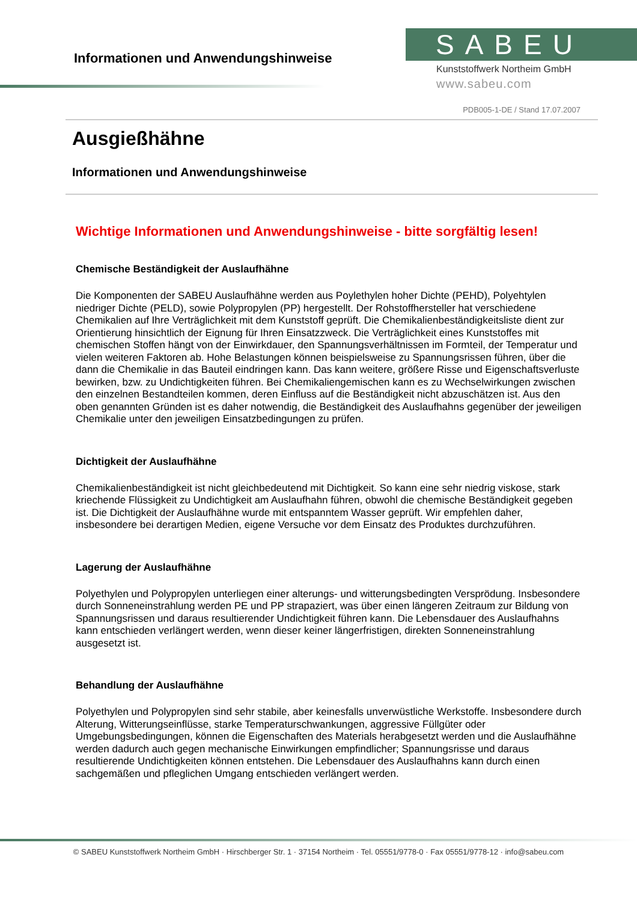Informationen und Anwendungshinweise
SABEU
Kunststoffwerk Northeim GmbH
www.sabeu.com
PDB005-1-DE / Stand 17.07.2007
Ausgießhähne
Informationen und Anwendungshinweise
Wichtige Informationen und Anwendungshinweise - bitte sorgfältig lesen!
Chemische Beständigkeit der Auslaufhähne
Die Komponenten der SABEU Auslaufhähne werden aus Poylethylen hoher Dichte (PEHD), Polyehtylen niedriger Dichte (PELD), sowie Polypropylen (PP) hergestellt. Der Rohstoffhersteller hat verschiedene Chemikalien auf Ihre Verträglichkeit mit dem Kunststoff geprüft. Die Chemikalienbeständigkeitsliste dient zur Orientierung hinsichtlich der Eignung für Ihren Einsatzzweck. Die Verträglichkeit eines Kunststoffes mit chemischen Stoffen hängt von der Einwirkdauer, den Spannungsverhältnissen im Formteil, der Temperatur und vielen weiteren Faktoren ab. Hohe Belastungen können beispielsweise zu Spannungsrissen führen, über die dann die Chemikalie in das Bauteil eindringen kann. Das kann weitere, größere Risse und Eigenschaftsverluste bewirken, bzw. zu Undichtigkeiten führen. Bei Chemikaliengemischen kann es zu Wechselwirkungen zwischen den einzelnen Bestandteilen kommen, deren Einfluss auf die Beständigkeit nicht abzuschätzen ist. Aus den oben genannten Gründen ist es daher notwendig, die Beständigkeit des Auslaufhahns gegenüber der jeweiligen Chemikalie unter den jeweiligen Einsatzbedingungen zu prüfen.
Dichtigkeit der Auslaufhähne
Chemikalienbeständigkeit ist nicht gleichbedeutend mit Dichtigkeit. So kann eine sehr niedrig viskose, stark kriechende Flüssigkeit zu Undichtigkeit am Auslaufhahn führen, obwohl die chemische Beständigkeit gegeben ist. Die Dichtigkeit der Auslaufhähne wurde mit entspanntem Wasser geprüft. Wir empfehlen daher, insbesondere bei derartigen Medien, eigene Versuche vor dem Einsatz des Produktes durchzuführen.
Lagerung der Auslaufhähne
Polyethylen und Polypropylen unterliegen einer alterungs- und witterungsbedingten Versprödung. Insbesondere durch Sonneneinstrahlung werden PE und PP strapaziert, was über einen längeren Zeitraum zur Bildung von Spannungsrissen und daraus resultierender Undichtigkeit führen kann. Die Lebensdauer des Auslaufhahns kann entschieden verlängert werden, wenn dieser keiner längerfristigen, direkten Sonneneinstrahlung ausgesetzt ist.
Behandlung der Auslaufhähne
Polyethylen und Polypropylen sind sehr stabile, aber keinesfalls unverwüstliche Werkstoffe. Insbesondere durch Alterung, Witterungseinflüsse, starke Temperaturschwankungen, aggressive Füllgüter oder Umgebungsbedingungen, können die Eigenschaften des Materials herabgesetzt werden und die Auslaufhähne werden dadurch auch gegen mechanische Einwirkungen empfindlicher; Spannungsrisse und daraus resultierende Undichtigkeiten können entstehen. Die Lebensdauer des Auslaufhahns kann durch einen sachgemäßen und pfleglichen Umgang entschieden verlängert werden.
© SABEU Kunststoffwerk Northeim GmbH · Hirschberger Str. 1 · 37154 Northeim · Tel. 05551/9778-0 · Fax 05551/9778-12 · info@sabeu.com